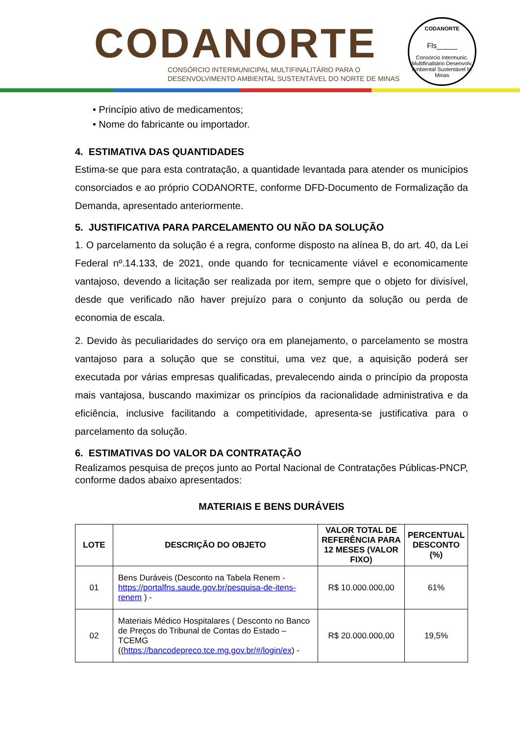CODANORTE
CONSÓRCIO INTERMUNICIPAL MULTIFINALITÁRIO PARA O
DESENVOLVIMENTO AMBIENTAL SUSTENTÁVEL DO NORTE DE MINAS
CODANORTE
Fls_____
Consórcio Intermunic. Multifinalitário Desenvolv. Ambiental Sustentável N. Minas
• Princípio ativo de medicamentos;
• Nome do fabricante ou importador.
4. ESTIMATIVA DAS QUANTIDADES
Estima-se que para esta contratação, a quantidade levantada para atender os municípios consorciados e ao próprio CODANORTE, conforme DFD-Documento de Formalização da Demanda, apresentado anteriormente.
5. JUSTIFICATIVA PARA PARCELAMENTO OU NÃO DA SOLUÇÃO
1. O parcelamento da solução é a regra, conforme disposto na alínea B, do art. 40, da Lei Federal nº.14.133, de 2021, onde quando for tecnicamente viável e economicamente vantajoso, devendo a licitação ser realizada por item, sempre que o objeto for divisível, desde que verificado não haver prejuízo para o conjunto da solução ou perda de economia de escala.
2. Devido às peculiaridades do serviço ora em planejamento, o parcelamento se mostra vantajoso para a solução que se constitui, uma vez que, a aquisição poderá ser executada por várias empresas qualificadas, prevalecendo ainda o princípio da proposta mais vantajosa, buscando maximizar os princípios da racionalidade administrativa e da eficiência, inclusive facilitando a competitividade, apresenta-se justificativa para o parcelamento da solução.
6. ESTIMATIVAS DO VALOR DA CONTRATAÇÃO
Realizamos pesquisa de preços junto ao Portal Nacional de Contratações Públicas-PNCP, conforme dados abaixo apresentados:
MATERIAIS E BENS DURÁVEIS
| LOTE | DESCRIÇÃO DO OBJETO | VALOR TOTAL DE REFERÊNCIA PARA 12 MESES (VALOR FIXO) | PERCENTUAL DESCONTO (%) |
| --- | --- | --- | --- |
| 01 | Bens Duráveis (Desconto na Tabela Renem - https://portalfns.saude.gov.br/pesquisa-de-itens-renem ) - | R$ 10.000.000,00 | 61% |
| 02 | Materiais Médico Hospitalares ( Desconto no Banco de Preços do Tribunal de Contas do Estado – TCEMG (( https://bancodepreco.tce.mg.gov.br/#/login/ex ) - | R$ 20.000.000,00 | 19,5% |